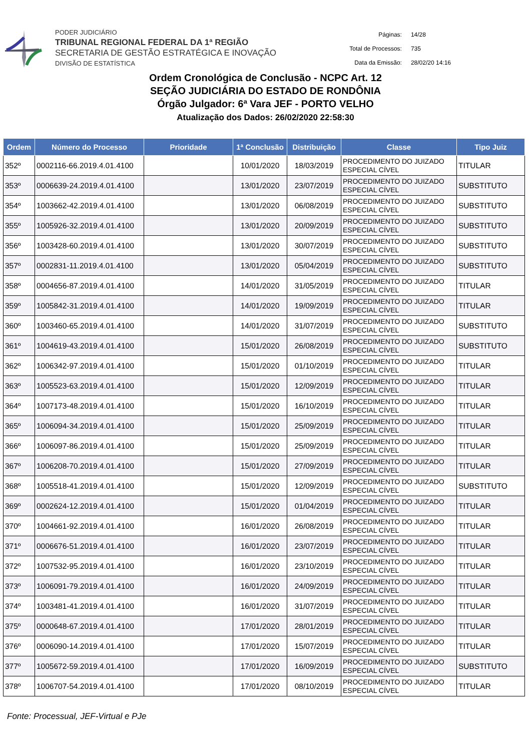PODER JUDICIÁRIO
TRIBUNAL REGIONAL FEDERAL DA 1ª REGIÃO
SECRETARIA DE GESTÃO ESTRATÉGICA E INOVAÇÃO
DIVISÃO DE ESTATÍSTICA
| Páginas: | 14/28 |
| Total de Processos: | 735 |
| Data da Emissão: | 28/02/20 14:16 |
Ordem Cronológica de Conclusão - NCPC Art. 12
SEÇÃO JUDICIÁRIA DO ESTADO DE RONDÔNIA
Órgão Julgador: 6ª Vara JEF - PORTO VELHO
Atualização dos Dados: 26/02/2020 22:58:30
| Ordem | Número do Processo | Prioridade | 1ª Conclusão | Distribuição | Classe | Tipo Juiz |
| --- | --- | --- | --- | --- | --- | --- |
| 352º | 0002116-66.2019.4.01.4100 | | 10/01/2020 | 18/03/2019 | PROCEDIMENTO DO JUIZADO ESPECIAL CÍVEL | TITULAR |
| 353º | 0006639-24.2019.4.01.4100 | | 13/01/2020 | 23/07/2019 | PROCEDIMENTO DO JUIZADO ESPECIAL CÍVEL | SUBSTITUTO |
| 354º | 1003662-42.2019.4.01.4100 | | 13/01/2020 | 06/08/2019 | PROCEDIMENTO DO JUIZADO ESPECIAL CÍVEL | SUBSTITUTO |
| 355º | 1005926-32.2019.4.01.4100 | | 13/01/2020 | 20/09/2019 | PROCEDIMENTO DO JUIZADO ESPECIAL CÍVEL | SUBSTITUTO |
| 356º | 1003428-60.2019.4.01.4100 | | 13/01/2020 | 30/07/2019 | PROCEDIMENTO DO JUIZADO ESPECIAL CÍVEL | SUBSTITUTO |
| 357º | 0002831-11.2019.4.01.4100 | | 13/01/2020 | 05/04/2019 | PROCEDIMENTO DO JUIZADO ESPECIAL CÍVEL | SUBSTITUTO |
| 358º | 0004656-87.2019.4.01.4100 | | 14/01/2020 | 31/05/2019 | PROCEDIMENTO DO JUIZADO ESPECIAL CÍVEL | TITULAR |
| 359º | 1005842-31.2019.4.01.4100 | | 14/01/2020 | 19/09/2019 | PROCEDIMENTO DO JUIZADO ESPECIAL CÍVEL | TITULAR |
| 360º | 1003460-65.2019.4.01.4100 | | 14/01/2020 | 31/07/2019 | PROCEDIMENTO DO JUIZADO ESPECIAL CÍVEL | SUBSTITUTO |
| 361º | 1004619-43.2019.4.01.4100 | | 15/01/2020 | 26/08/2019 | PROCEDIMENTO DO JUIZADO ESPECIAL CÍVEL | SUBSTITUTO |
| 362º | 1006342-97.2019.4.01.4100 | | 15/01/2020 | 01/10/2019 | PROCEDIMENTO DO JUIZADO ESPECIAL CÍVEL | TITULAR |
| 363º | 1005523-63.2019.4.01.4100 | | 15/01/2020 | 12/09/2019 | PROCEDIMENTO DO JUIZADO ESPECIAL CÍVEL | TITULAR |
| 364º | 1007173-48.2019.4.01.4100 | | 15/01/2020 | 16/10/2019 | PROCEDIMENTO DO JUIZADO ESPECIAL CÍVEL | TITULAR |
| 365º | 1006094-34.2019.4.01.4100 | | 15/01/2020 | 25/09/2019 | PROCEDIMENTO DO JUIZADO ESPECIAL CÍVEL | TITULAR |
| 366º | 1006097-86.2019.4.01.4100 | | 15/01/2020 | 25/09/2019 | PROCEDIMENTO DO JUIZADO ESPECIAL CÍVEL | TITULAR |
| 367º | 1006208-70.2019.4.01.4100 | | 15/01/2020 | 27/09/2019 | PROCEDIMENTO DO JUIZADO ESPECIAL CÍVEL | TITULAR |
| 368º | 1005518-41.2019.4.01.4100 | | 15/01/2020 | 12/09/2019 | PROCEDIMENTO DO JUIZADO ESPECIAL CÍVEL | SUBSTITUTO |
| 369º | 0002624-12.2019.4.01.4100 | | 15/01/2020 | 01/04/2019 | PROCEDIMENTO DO JUIZADO ESPECIAL CÍVEL | TITULAR |
| 370º | 1004661-92.2019.4.01.4100 | | 16/01/2020 | 26/08/2019 | PROCEDIMENTO DO JUIZADO ESPECIAL CÍVEL | TITULAR |
| 371º | 0006676-51.2019.4.01.4100 | | 16/01/2020 | 23/07/2019 | PROCEDIMENTO DO JUIZADO ESPECIAL CÍVEL | TITULAR |
| 372º | 1007532-95.2019.4.01.4100 | | 16/01/2020 | 23/10/2019 | PROCEDIMENTO DO JUIZADO ESPECIAL CÍVEL | TITULAR |
| 373º | 1006091-79.2019.4.01.4100 | | 16/01/2020 | 24/09/2019 | PROCEDIMENTO DO JUIZADO ESPECIAL CÍVEL | TITULAR |
| 374º | 1003481-41.2019.4.01.4100 | | 16/01/2020 | 31/07/2019 | PROCEDIMENTO DO JUIZADO ESPECIAL CÍVEL | TITULAR |
| 375º | 0000648-67.2019.4.01.4100 | | 17/01/2020 | 28/01/2019 | PROCEDIMENTO DO JUIZADO ESPECIAL CÍVEL | TITULAR |
| 376º | 0006090-14.2019.4.01.4100 | | 17/01/2020 | 15/07/2019 | PROCEDIMENTO DO JUIZADO ESPECIAL CÍVEL | TITULAR |
| 377º | 1005672-59.2019.4.01.4100 | | 17/01/2020 | 16/09/2019 | PROCEDIMENTO DO JUIZADO ESPECIAL CÍVEL | SUBSTITUTO |
| 378º | 1006707-54.2019.4.01.4100 | | 17/01/2020 | 08/10/2019 | PROCEDIMENTO DO JUIZADO ESPECIAL CÍVEL | TITULAR |
Fonte: Processual, JEF-Virtual e PJe